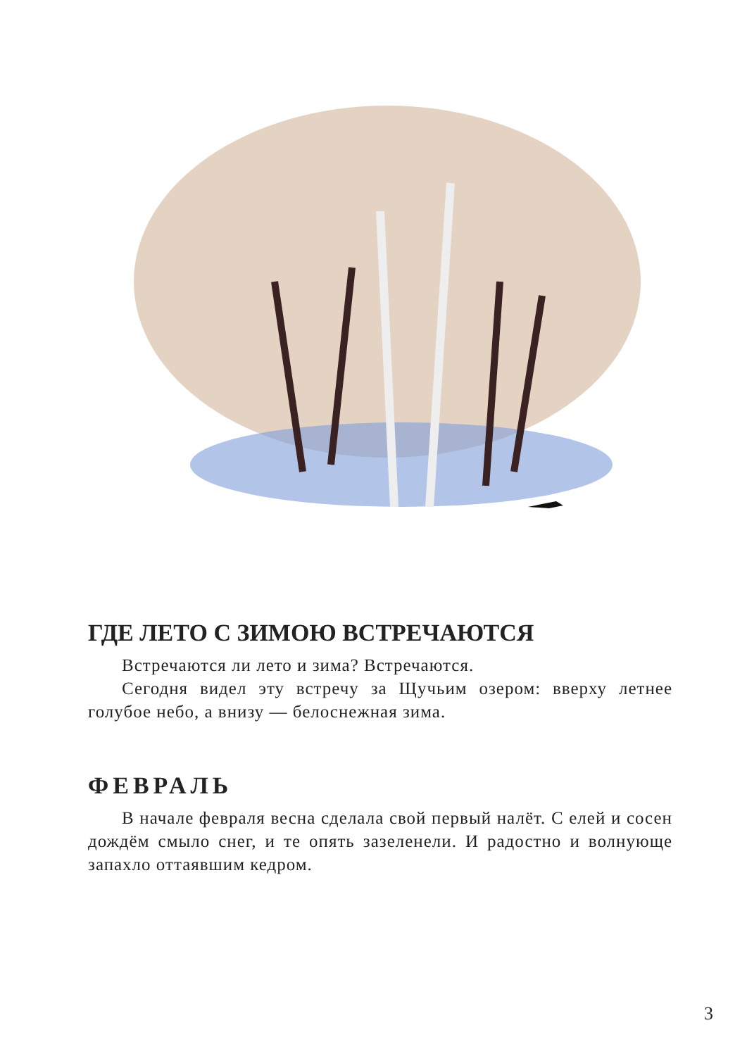ГДЕ ЛЕТО С ЗИМОЮ ВСТРЕЧАЮТСЯ
Встречаются ли лето и зима? Встречаются.
Сегодня видел эту встречу за Щучьим озером: вверху летнее голубое небо, а внизу — белоснежная зима.
ФЕВРАЛЬ
В начале февраля весна сделала свой первый налёт. С елей и сосен дождём смыло снег, и те опять зазеленели. И радостно и волнующе запахло оттаявшим кедром.
3